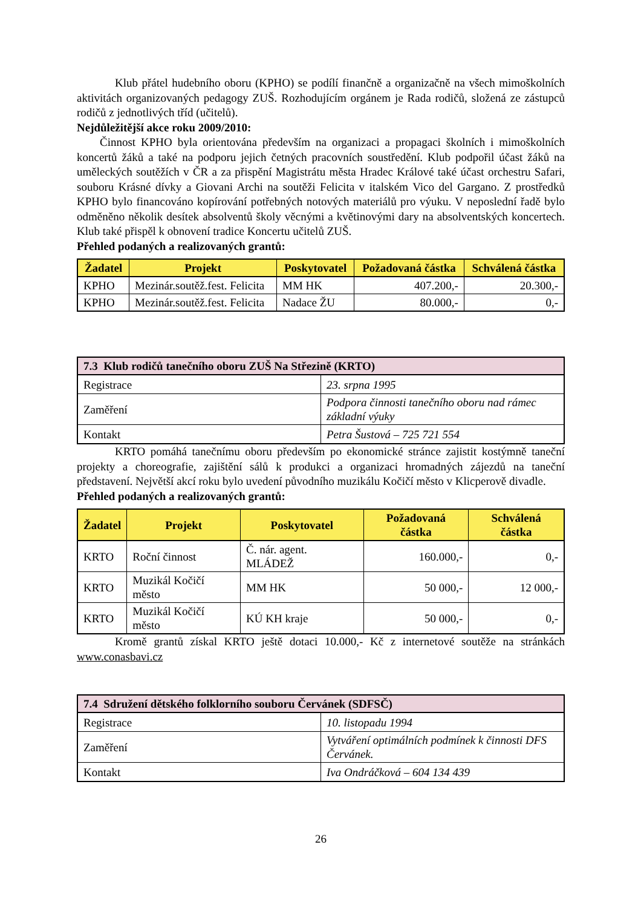Klub přátel hudebního oboru (KPHO) se podílí finančně a organizačně na všech mimoškolních aktivitách organizovaných pedagogy ZUŠ. Rozhodujícím orgánem je Rada rodičů, složená ze zástupců rodičů z jednotlivých tříd (učitelů).
Nejdůležitější akce roku 2009/2010:
Činnost KPHO byla orientována především na organizaci a propagaci školních i mimoškolních koncertů žáků a také na podporu jejich četných pracovních soustředění. Klub podpořil účast žáků na uměleckých soutěžích v ČR a za přispění Magistrátu města Hradec Králové také účast orchestru Safari, souboru Krásné dívky a Giovani Archi na soutěži Felicita v italském Vico del Gargano. Z prostředků KPHO bylo financováno kopírování potřebných notových materiálů pro výuku. V neposlední řadě bylo odměněno několik desítek absolventů školy věcnými a květinovými dary na absolventských koncertech. Klub také přispěl k obnovení tradice Koncertu učitelů ZUŠ.
Přehled podaných a realizovaných grantů:
| Žadatel | Projekt | Poskytovatel | Požadovaná částka | Schválená částka |
| --- | --- | --- | --- | --- |
| KPHO | Mezinár.soutěž.fest. Felicita | MM HK | 407.200,- | 20.300,- |
| KPHO | Mezinár.soutěž.fest. Felicita | Nadace ŽU | 80.000,- | 0,- |
| 7.3 Klub rodičů tanečního oboru ZUŠ Na Střezině (KRTO) | |
| --- | --- |
| Registrace | 23. srpna 1995 |
| Zaměření | Podpora činnosti tanečního oboru nad rámec základní výuky |
| Kontakt | Petra Šustová – 725 721 554 |
KRTO pomáhá tanečnímu oboru především po ekonomické stránce zajistit kostýmně taneční projekty a choreografie, zajištění sálů k produkci a organizaci hromadných zájezdů na taneční představení. Největší akcí roku bylo uvedení původního muzikálu Kočičí město v Klicperově divadle.
Přehled podaných a realizovaných grantů:
| Žadatel | Projekt | Poskytovatel | Požadovaná částka | Schválená částka |
| --- | --- | --- | --- | --- |
| KRTO | Roční činnost | Č. nár. agent. MLÁDEŽ | 160.000,- | 0,- |
| KRTO | Muzikál Kočičí město | MM HK | 50 000,- | 12 000,- |
| KRTO | Muzikál Kočičí město | KÚ KH kraje | 50 000,- | 0,- |
Kromě grantů získal KRTO ještě dotaci 10.000,- Kč z internetové soutěže na stránkách www.conasbavi.cz
| 7.4 Sdružení dětského folklorního souboru Červánek (SDFSČ) | |
| --- | --- |
| Registrace | 10. listopadu 1994 |
| Zaměření | Vytváření optimálních podmínek k činnosti DFS Červánek. |
| Kontakt | Iva Ondráčková – 604 134 439 |
26